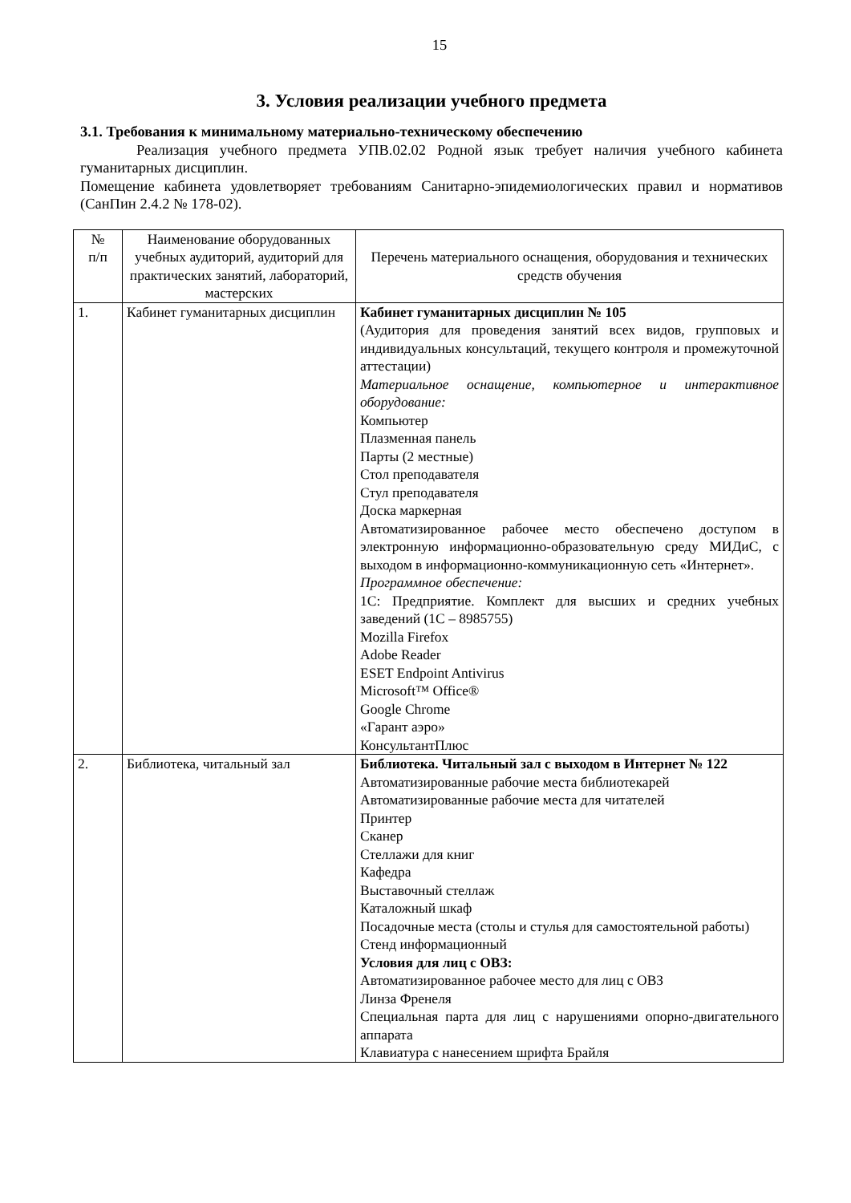15
3. Условия реализации учебного предмета
3.1. Требования к минимальному материально-техническому обеспечению
Реализация учебного предмета УПВ.02.02 Родной язык требует наличия учебного кабинета гуманитарных дисциплин.
Помещение кабинета удовлетворяет требованиям Санитарно-эпидемиологических правил и нормативов (СанПин 2.4.2 № 178-02).
| № п/п | Наименование оборудованных учебных аудиторий, аудиторий для практических занятий, лабораторий, мастерских | Перечень материального оснащения, оборудования и технических средств обучения |
| 1. | Кабинет гуманитарных дисциплин | Кабинет гуманитарных дисциплин № 105 (Аудитория для проведения занятий всех видов, групповых и индивидуальных консультаций, текущего контроля и промежуточной аттестации) Материальное оснащение, компьютерное и интерактивное оборудование: Компьютер Плазменная панель Парты (2 местные) Стол преподавателя Стул преподавателя Доска маркерная Автоматизированное рабочее место обеспечено доступом в электронную информационно-образовательную среду МИДиС, с выходом в информационно-коммуникационную сеть «Интернет». Программное обеспечение: 1С: Предприятие. Комплект для высших и средних учебных заведений (1С – 8985755) Mozilla Firefox Adobe Reader ESET Endpoint Antivirus Microsoft™ Office® Google Chrome «Гарант аэро» КонсультантПлюс |
| 2. | Библиотека, читальный зал | Библиотека. Читальный зал с выходом в Интернет № 122 Автоматизированные рабочие места библиотекарей Автоматизированные рабочие места для читателей Принтер Сканер Стеллажи для книг Кафедра Выставочный стеллаж Каталожный шкаф Посадочные места (столы и стулья для самостоятельной работы) Стенд информационный Условия для лиц с ОВЗ: Автоматизированное рабочее место для лиц с ОВЗ Линза Френеля Специальная парта для лиц с нарушениями опорно-двигательного аппарата Клавиатура с нанесением шрифта Брайля |